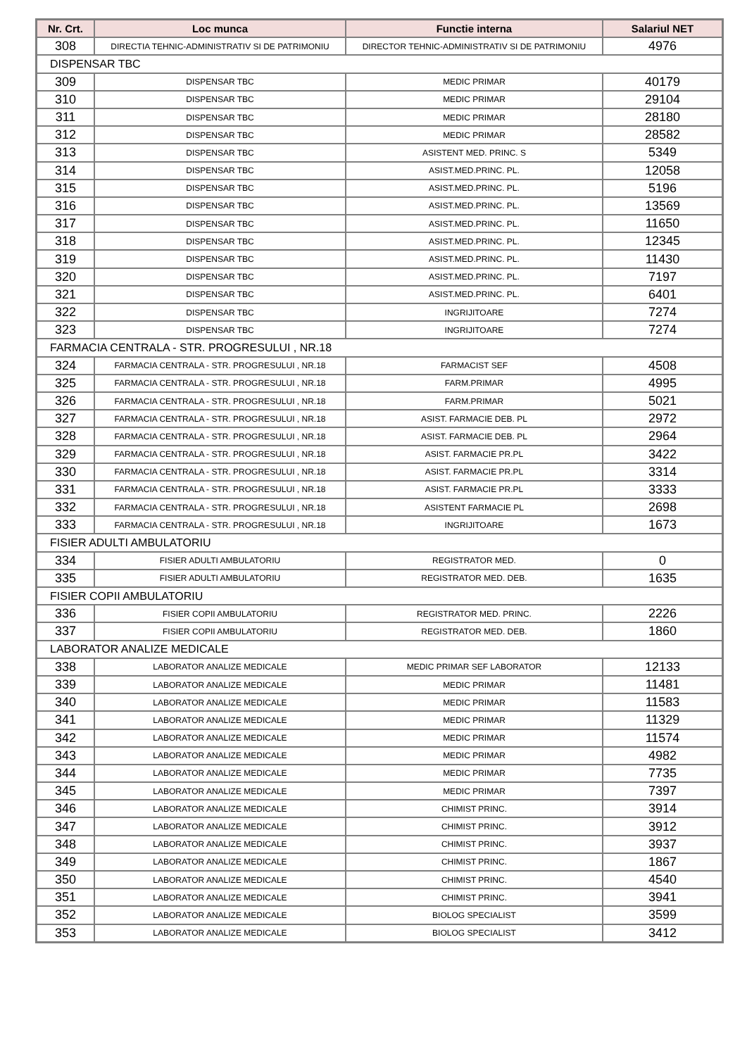| Nr. Crt. | Loc munca | Functie interna | Salariul NET |
| --- | --- | --- | --- |
| 308 | DIRECTIA TEHNIC-ADMINISTRATIV SI DE PATRIMONIU | DIRECTOR TEHNIC-ADMINISTRATIV SI DE PATRIMONIU | 4976 |
| DISPENSAR TBC | | | |
| 309 | DISPENSAR TBC | MEDIC PRIMAR | 40179 |
| 310 | DISPENSAR TBC | MEDIC PRIMAR | 29104 |
| 311 | DISPENSAR TBC | MEDIC PRIMAR | 28180 |
| 312 | DISPENSAR TBC | MEDIC PRIMAR | 28582 |
| 313 | DISPENSAR TBC | ASISTENT MED. PRINC. S | 5349 |
| 314 | DISPENSAR TBC | ASIST.MED.PRINC. PL. | 12058 |
| 315 | DISPENSAR TBC | ASIST.MED.PRINC. PL. | 5196 |
| 316 | DISPENSAR TBC | ASIST.MED.PRINC. PL. | 13569 |
| 317 | DISPENSAR TBC | ASIST.MED.PRINC. PL. | 11650 |
| 318 | DISPENSAR TBC | ASIST.MED.PRINC. PL. | 12345 |
| 319 | DISPENSAR TBC | ASIST.MED.PRINC. PL. | 11430 |
| 320 | DISPENSAR TBC | ASIST.MED.PRINC. PL. | 7197 |
| 321 | DISPENSAR TBC | ASIST.MED.PRINC. PL. | 6401 |
| 322 | DISPENSAR TBC | INGRIJITOARE | 7274 |
| 323 | DISPENSAR TBC | INGRIJITOARE | 7274 |
| FARMACIA CENTRALA - STR. PROGRESULUI , NR.18 | | | |
| 324 | FARMACIA CENTRALA - STR. PROGRESULUI , NR.18 | FARMACIST SEF | 4508 |
| 325 | FARMACIA CENTRALA - STR. PROGRESULUI , NR.18 | FARM.PRIMAR | 4995 |
| 326 | FARMACIA CENTRALA - STR. PROGRESULUI , NR.18 | FARM.PRIMAR | 5021 |
| 327 | FARMACIA CENTRALA - STR. PROGRESULUI , NR.18 | ASIST. FARMACIE DEB. PL | 2972 |
| 328 | FARMACIA CENTRALA - STR. PROGRESULUI , NR.18 | ASIST. FARMACIE DEB. PL | 2964 |
| 329 | FARMACIA CENTRALA - STR. PROGRESULUI , NR.18 | ASIST. FARMACIE PR.PL | 3422 |
| 330 | FARMACIA CENTRALA - STR. PROGRESULUI , NR.18 | ASIST. FARMACIE PR.PL | 3314 |
| 331 | FARMACIA CENTRALA - STR. PROGRESULUI , NR.18 | ASIST. FARMACIE PR.PL | 3333 |
| 332 | FARMACIA CENTRALA - STR. PROGRESULUI , NR.18 | ASISTENT FARMACIE PL | 2698 |
| 333 | FARMACIA CENTRALA - STR. PROGRESULUI , NR.18 | INGRIJITOARE | 1673 |
| FISIER ADULTI AMBULATORIU | | | |
| 334 | FISIER ADULTI AMBULATORIU | REGISTRATOR MED. | 0 |
| 335 | FISIER ADULTI AMBULATORIU | REGISTRATOR MED. DEB. | 1635 |
| FISIER COPII AMBULATORIU | | | |
| 336 | FISIER COPII AMBULATORIU | REGISTRATOR MED. PRINC. | 2226 |
| 337 | FISIER COPII AMBULATORIU | REGISTRATOR MED. DEB. | 1860 |
| LABORATOR ANALIZE MEDICALE | | | |
| 338 | LABORATOR ANALIZE MEDICALE | MEDIC PRIMAR SEF LABORATOR | 12133 |
| 339 | LABORATOR ANALIZE MEDICALE | MEDIC PRIMAR | 11481 |
| 340 | LABORATOR ANALIZE MEDICALE | MEDIC PRIMAR | 11583 |
| 341 | LABORATOR ANALIZE MEDICALE | MEDIC PRIMAR | 11329 |
| 342 | LABORATOR ANALIZE MEDICALE | MEDIC PRIMAR | 11574 |
| 343 | LABORATOR ANALIZE MEDICALE | MEDIC PRIMAR | 4982 |
| 344 | LABORATOR ANALIZE MEDICALE | MEDIC PRIMAR | 7735 |
| 345 | LABORATOR ANALIZE MEDICALE | MEDIC PRIMAR | 7397 |
| 346 | LABORATOR ANALIZE MEDICALE | CHIMIST PRINC. | 3914 |
| 347 | LABORATOR ANALIZE MEDICALE | CHIMIST PRINC. | 3912 |
| 348 | LABORATOR ANALIZE MEDICALE | CHIMIST PRINC. | 3937 |
| 349 | LABORATOR ANALIZE MEDICALE | CHIMIST PRINC. | 1867 |
| 350 | LABORATOR ANALIZE MEDICALE | CHIMIST PRINC. | 4540 |
| 351 | LABORATOR ANALIZE MEDICALE | CHIMIST PRINC. | 3941 |
| 352 | LABORATOR ANALIZE MEDICALE | BIOLOG SPECIALIST | 3599 |
| 353 | LABORATOR ANALIZE MEDICALE | BIOLOG SPECIALIST | 3412 |